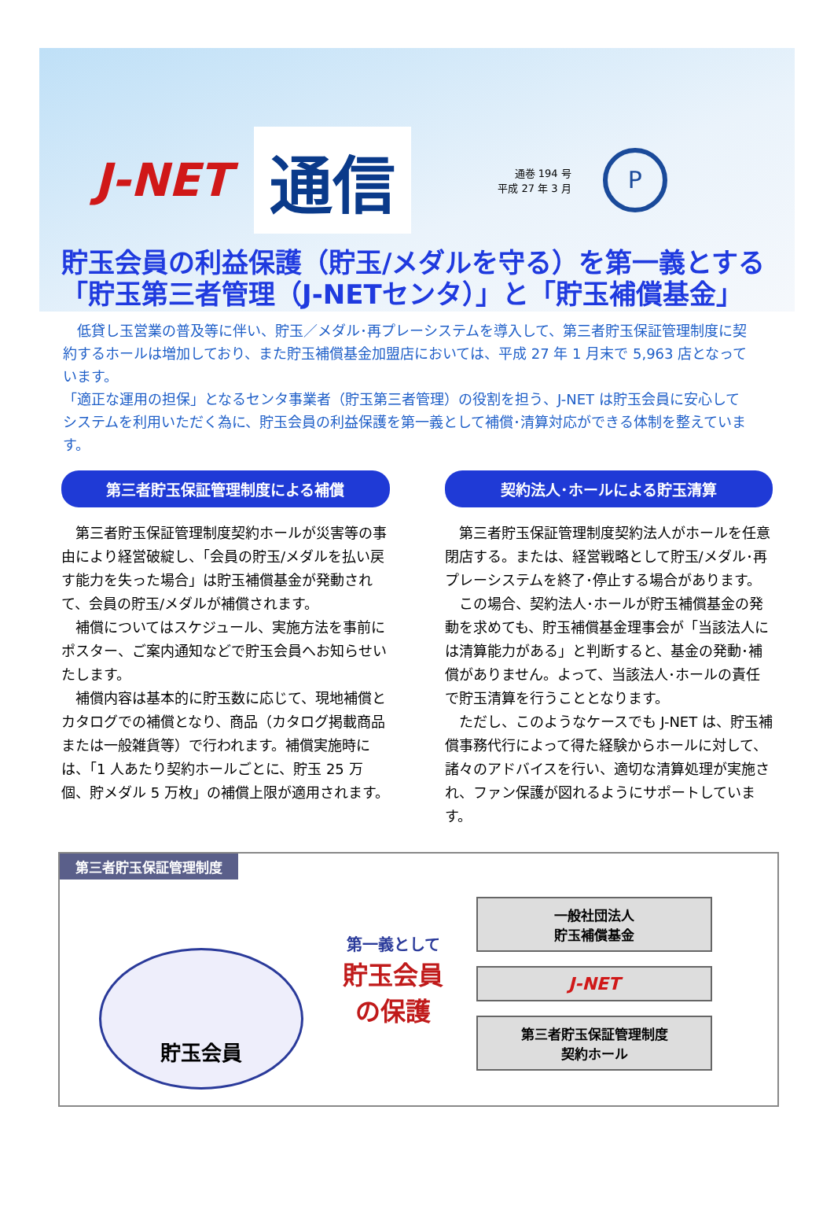J-NET
通信
通巻 194 号
平成 27 年 3 月
P
貯玉会員の利益保護（貯玉/メダルを守る）を第一義とする
「貯玉第三者管理（J-NETセンタ）」と「貯玉補償基金」
　低貸し玉営業の普及等に伴い、貯玉／メダル･再プレーシステムを導入して、第三者貯玉保証管理制度に契約するホールは増加しており、また貯玉補償基金加盟店においては、平成 27 年 1 月末で 5,963 店となっています。
「適正な運用の担保」となるセンタ事業者（貯玉第三者管理）の役割を担う、J-NET は貯玉会員に安心してシステムを利用いただく為に、貯玉会員の利益保護を第一義として補償･清算対応ができる体制を整えています。
第三者貯玉保証管理制度による補償
　第三者貯玉保証管理制度契約ホールが災害等の事由により経営破綻し、「会員の貯玉/メダルを払い戻す能力を失った場合」は貯玉補償基金が発動されて、会員の貯玉/メダルが補償されます。
　補償についてはスケジュール、実施方法を事前にポスター、ご案内通知などで貯玉会員へお知らせいたします。
　補償内容は基本的に貯玉数に応じて、現地補償とカタログでの補償となり、商品（カタログ掲載商品または一般雑貨等）で行われます。補償実施時には、「1 人あたり契約ホールごとに、貯玉 25 万個、貯メダル 5 万枚」の補償上限が適用されます。
契約法人･ホールによる貯玉清算
　第三者貯玉保証管理制度契約法人がホールを任意閉店する。または、経営戦略として貯玉/メダル･再プレーシステムを終了･停止する場合があります。
　この場合、契約法人･ホールが貯玉補償基金の発動を求めても、貯玉補償基金理事会が「当該法人には清算能力がある」と判断すると、基金の発動･補償がありません。よって、当該法人･ホールの責任で貯玉清算を行うこととなります。
　ただし、このようなケースでも J-NET は、貯玉補償事務代行によって得た経験からホールに対して、諸々のアドバイスを行い、適切な清算処理が実施され、ファン保護が図れるようにサポートしています。
第三者貯玉保証管理制度
貯玉会員
第一義として
貯玉会員
の保護
一般社団法人
貯玉補償基金
J-NET
第三者貯玉保証管理制度
契約ホール